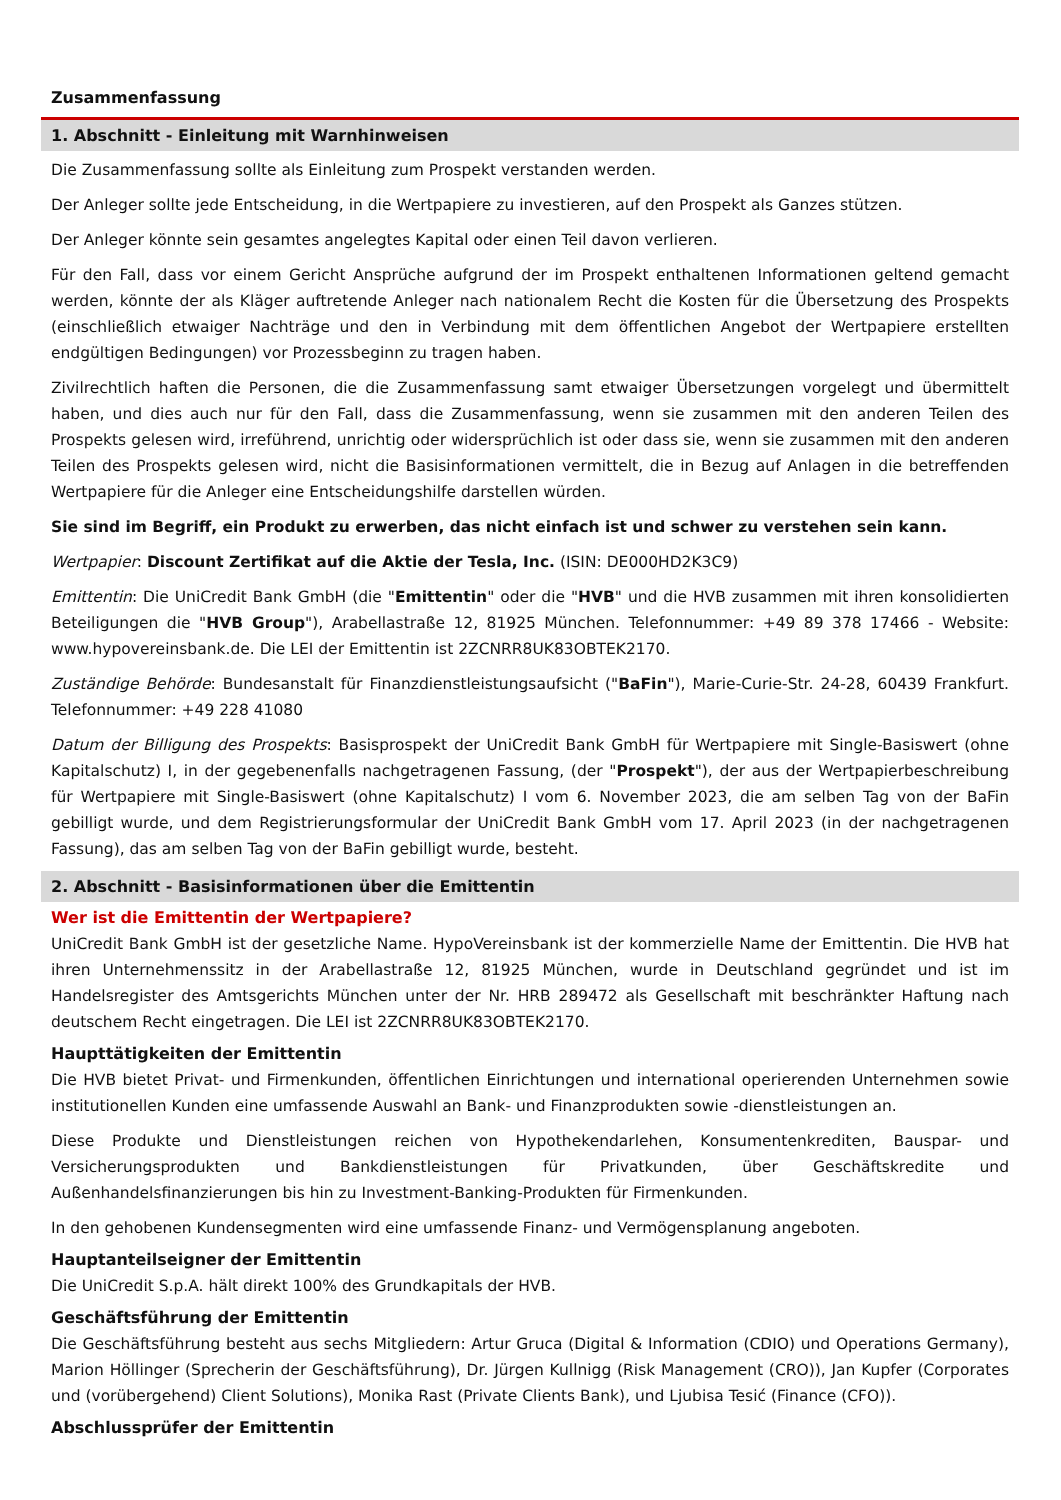Zusammenfassung
1. Abschnitt - Einleitung mit Warnhinweisen
Die Zusammenfassung sollte als Einleitung zum Prospekt verstanden werden.
Der Anleger sollte jede Entscheidung, in die Wertpapiere zu investieren, auf den Prospekt als Ganzes stützen.
Der Anleger könnte sein gesamtes angelegtes Kapital oder einen Teil davon verlieren.
Für den Fall, dass vor einem Gericht Ansprüche aufgrund der im Prospekt enthaltenen Informationen geltend gemacht werden, könnte der als Kläger auftretende Anleger nach nationalem Recht die Kosten für die Übersetzung des Prospekts (einschließlich etwaiger Nachträge und den in Verbindung mit dem öffentlichen Angebot der Wertpapiere erstellten endgültigen Bedingungen) vor Prozessbeginn zu tragen haben.
Zivilrechtlich haften die Personen, die die Zusammenfassung samt etwaiger Übersetzungen vorgelegt und übermittelt haben, und dies auch nur für den Fall, dass die Zusammenfassung, wenn sie zusammen mit den anderen Teilen des Prospekts gelesen wird, irreführend, unrichtig oder widersprüchlich ist oder dass sie, wenn sie zusammen mit den anderen Teilen des Prospekts gelesen wird, nicht die Basisinformationen vermittelt, die in Bezug auf Anlagen in die betreffenden Wertpapiere für die Anleger eine Entscheidungshilfe darstellen würden.
Sie sind im Begriff, ein Produkt zu erwerben, das nicht einfach ist und schwer zu verstehen sein kann.
Wertpapier: Discount Zertifikat auf die Aktie der Tesla, Inc. (ISIN: DE000HD2K3C9)
Emittentin: Die UniCredit Bank GmbH (die "Emittentin" oder die "HVB" und die HVB zusammen mit ihren konsolidierten Beteiligungen die "HVB Group"), Arabellastraße 12, 81925 München. Telefonnummer: +49 89 378 17466 - Website: www.hypovereinsbank.de. Die LEI der Emittentin ist 2ZCNRR8UK83OBTEK2170.
Zuständige Behörde: Bundesanstalt für Finanzdienstleistungsaufsicht ("BaFin"), Marie-Curie-Str. 24-28, 60439 Frankfurt. Telefonnummer: +49 228 41080
Datum der Billigung des Prospekts: Basisprospekt der UniCredit Bank GmbH für Wertpapiere mit Single-Basiswert (ohne Kapitalschutz) I, in der gegebenenfalls nachgetragenen Fassung, (der "Prospekt"), der aus der Wertpapierbeschreibung für Wertpapiere mit Single-Basiswert (ohne Kapitalschutz) I vom 6. November 2023, die am selben Tag von der BaFin gebilligt wurde, und dem Registrierungsformular der UniCredit Bank GmbH vom 17. April 2023 (in der nachgetragenen Fassung), das am selben Tag von der BaFin gebilligt wurde, besteht.
2. Abschnitt - Basisinformationen über die Emittentin
Wer ist die Emittentin der Wertpapiere?
UniCredit Bank GmbH ist der gesetzliche Name. HypoVereinsbank ist der kommerzielle Name der Emittentin. Die HVB hat ihren Unternehmenssitz in der Arabellastraße 12, 81925 München, wurde in Deutschland gegründet und ist im Handelsregister des Amtsgerichts München unter der Nr. HRB 289472 als Gesellschaft mit beschränkter Haftung nach deutschem Recht eingetragen. Die LEI ist 2ZCNRR8UK83OBTEK2170.
Haupttätigkeiten der Emittentin
Die HVB bietet Privat- und Firmenkunden, öffentlichen Einrichtungen und international operierenden Unternehmen sowie institutionellen Kunden eine umfassende Auswahl an Bank- und Finanzprodukten sowie -dienstleistungen an.
Diese Produkte und Dienstleistungen reichen von Hypothekendarlehen, Konsumentenkrediten, Bauspar- und Versicherungsprodukten und Bankdienstleistungen für Privatkunden, über Geschäftskredite und Außenhandelsfinanzierungen bis hin zu Investment-Banking-Produkten für Firmenkunden.
In den gehobenen Kundensegmenten wird eine umfassende Finanz- und Vermögensplanung angeboten.
Hauptanteilseigner der Emittentin
Die UniCredit S.p.A. hält direkt 100% des Grundkapitals der HVB.
Geschäftsführung der Emittentin
Die Geschäftsführung besteht aus sechs Mitgliedern: Artur Gruca (Digital & Information (CDIO) und Operations Germany), Marion Höllinger (Sprecherin der Geschäftsführung), Dr. Jürgen Kullnigg (Risk Management (CRO)), Jan Kupfer (Corporates und (vorübergehend) Client Solutions), Monika Rast (Private Clients Bank), und Ljubisa Tesić (Finance (CFO)).
Abschlussprüfer der Emittentin